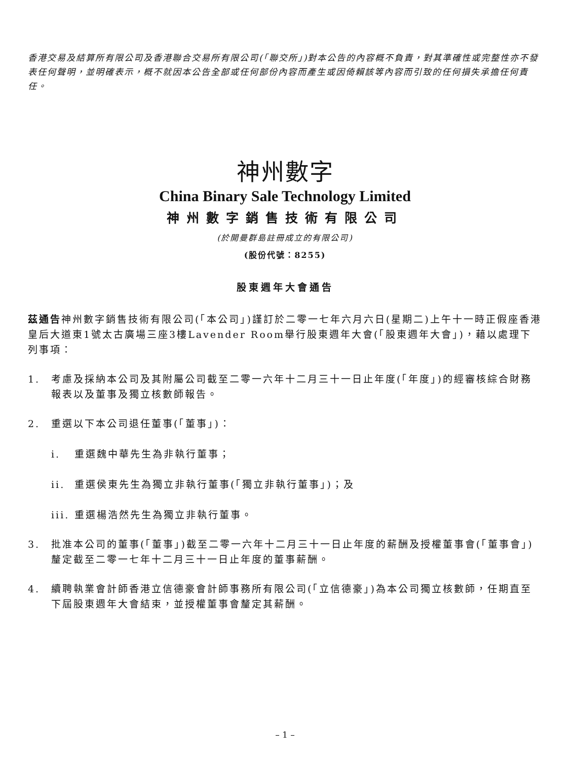香港交易及結算所有限公司及香港聯合交易所有限公司(「聯交所」)對本公告的內容概不負責，對其準確性或完整性亦不發表任何聲明，並明確表示，概不就因本公告全部或任何部份內容而產生或因倚賴該等內容而引致的任何損失承擔任何責任。
神州數字
China Binary Sale Technology Limited
神州數字銷售技術有限公司
(於開曼群島註冊成立的有限公司)
(股份代號：8255)
股東週年大會通告
茲通告神州數字銷售技術有限公司(「本公司」)謹訂於二零一七年六月六日(星期二)上午十一時正假座香港皇后大道東1號太古廣場三座3樓Lavender Room舉行股東週年大會(「股東週年大會」)，藉以處理下列事項：
1. 考慮及採納本公司及其附屬公司截至二零一六年十二月三十一日止年度(「年度」)的經審核綜合財務報表以及董事及獨立核數師報告。
2. 重選以下本公司退任董事(「董事」)：
i. 重選魏中華先生為非執行董事；
ii. 重選侯東先生為獨立非執行董事(「獨立非執行董事」)；及
iii. 重選楊浩然先生為獨立非執行董事。
3. 批准本公司的董事(「董事」)截至二零一六年十二月三十一日止年度的薪酬及授權董事會(「董事會」)釐定截至二零一七年十二月三十一日止年度的董事薪酬。
4. 續聘執業會計師香港立信德豪會計師事務所有限公司(「立信德豪」)為本公司獨立核數師，任期直至下屆股東週年大會結束，並授權董事會釐定其薪酬。
– 1 –